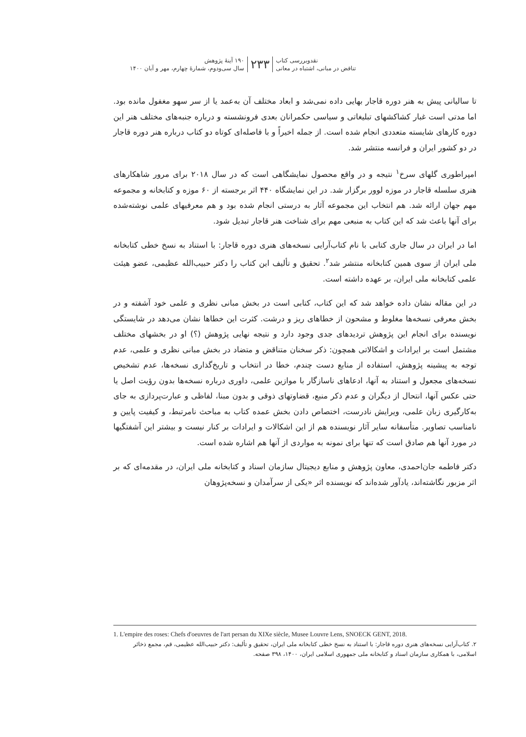نقدوبررسی کتاب
تناقض در مبانی، اشتباه در معانی
۲۳۳
۱۹۰ آینهٔ پژوهش
سال سی‌ودوم، شمارهٔ چهارم، مهر و آبان ۱۴۰۰
تا سالیانی پیش به هنر دوره قاجار بهایی داده نمی‌شد و ابعاد مختلف آن به‌عمد یا از سر سهو مغفول مانده بود. اما مدتی است غبار کشاکشهای تبلیغاتی و سیاسی حکمرانان بعدی فرونشسته و درباره جنبه‌های مختلف هنر این دوره کارهای شایسته متعددی انجام شده است. از جمله اخیراً و با فاصله‌ای کوتاه دو کتاب درباره هنر دوره قاجار در دو کشور ایران و فرانسه منتشر شد.
امپراطوری گلهای سرخ<sup>۱</sup> نتیجه و در واقع محصول نمایشگاهی است که در سال ۲۰۱۸ برای مرور شاهکارهای هنری سلسله قاجار در موزه لوور برگزار شد. در این نمایشگاه ۴۴۰ اثر برجسته از ۶۰ موزه و کتابخانه و مجموعه مهم جهان ارائه شد. هم انتخاب این مجموعه آثار به درستی انجام شده بود و هم معرفیهای علمی نوشته‌شده برای آنها باعث شد که این کتاب به منبعی مهم برای شناخت هنر قاجار تبدیل شود.
اما در ایران در سال جاری کتابی با نام کتاب‌آرایی نسخه‌های هنری دوره قاجار: با استناد به نسخ خطی کتابخانه ملی ایران از سوی همین کتابخانه منتشر شد<sup>۲</sup>. تحقیق و تألیف این کتاب را دکتر حبیب‌الله عظیمی، عضو هیئت علمی کتابخانه ملی ایران، بر عهده داشته است.
در این مقاله نشان داده خواهد شد که این کتاب، کتابی است در بخش مبانی نظری و علمی خود آشفته و در بخش معرفی نسخه‌ها مغلوط و مشحون از خطاهای ریز و درشت. کثرت این خطاها نشان می‌دهد در شایستگی نویسنده برای انجام این پژوهش تردیدهای جدی وجود دارد و نتیجه نهایی پژوهش (؟) او در بخشهای مختلف مشتمل است بر ایرادات و اشکالاتی همچون: ذکر سخنان متناقض و متضاد در بخش مبانی نظری و علمی، عدم توجه به پیشینه پژوهش، استفاده از منابع دست چندم، خطا در انتخاب و تاریخ‌گذاری نسخه‌ها، عدم تشخیص نسخه‌های مجعول و استناد به آنها، ادعاهای ناسازگار با موازین علمی، داوری درباره نسخه‌ها بدون رؤیت اصل یا حتی عکس آنها، انتحال از دیگران و عدم ذکر منبع، قضاوتهای ذوقی و بدون مبنا، لفاظی و عبارت‌پردازی به جای به‌کارگیری زبان علمی، ویرایش نادرست، اختصاص دادن بخش عمده کتاب به مباحث نامرتبط، و کیفیت پایین و نامناسب تصاویر. متأسفانه سایر آثار نویسنده هم از این اشکالات و ایرادات بر کنار نیست و بیشتر این آشفتگیها در مورد آنها هم صادق است که تنها برای نمونه به مواردی از آنها هم اشاره شده است.
دکتر فاطمه جان‌احمدی، معاون پژوهش و منابع دیجیتال سازمان اسناد و کتابخانه ملی ایران، در مقدمه‌ای که بر اثر مزبور نگاشته‌اند، یادآور شده‌اند که نویسنده اثر «یکی از سرآمدان و نسخه‌پژوهان
1. L'empire des roses: Chefs d'oeuvres de l'art persan du XIXe siècle, Musee Louvre Lens, SNOECK GENT, 2018.
۲. کتاب‌آرایی نسخه‌های هنری دوره قاجار: با استناد به نسخ خطی کتابخانه ملی ایران، تحقیق و تألیف: دکتر حبیب‌الله عظیمی، قم، مجمع ذخائر اسلامی، با همکاری سازمان اسناد و کتابخانه ملی جمهوری اسلامی ایران، ۱۴۰۰، ۳۹۸ صفحه.